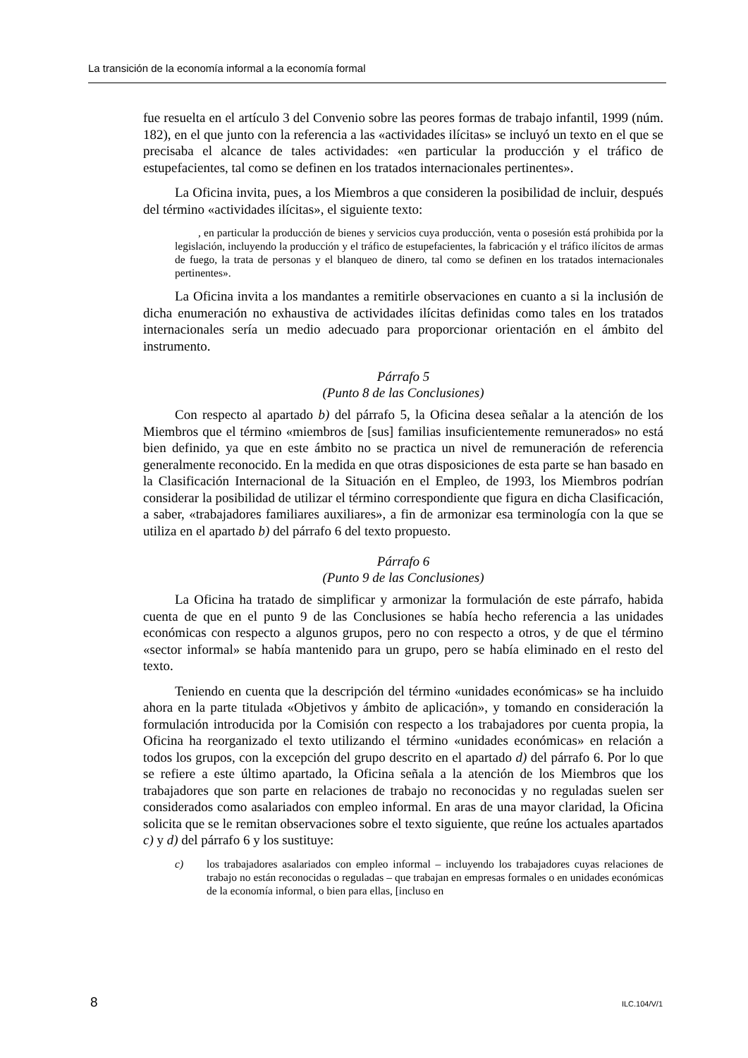La transición de la economía informal a la economía formal
fue resuelta en el artículo 3 del Convenio sobre las peores formas de trabajo infantil, 1999 (núm. 182), en el que junto con la referencia a las «actividades ilícitas» se incluyó un texto en el que se precisaba el alcance de tales actividades: «en particular la producción y el tráfico de estupefacientes, tal como se definen en los tratados internacionales pertinentes».
La Oficina invita, pues, a los Miembros a que consideren la posibilidad de incluir, después del término «actividades ilícitas», el siguiente texto:
, en particular la producción de bienes y servicios cuya producción, venta o posesión está prohibida por la legislación, incluyendo la producción y el tráfico de estupefacientes, la fabricación y el tráfico ilícitos de armas de fuego, la trata de personas y el blanqueo de dinero, tal como se definen en los tratados internacionales pertinentes».
La Oficina invita a los mandantes a remitirle observaciones en cuanto a si la inclusión de dicha enumeración no exhaustiva de actividades ilícitas definidas como tales en los tratados internacionales sería un medio adecuado para proporcionar orientación en el ámbito del instrumento.
Párrafo 5
(Punto 8 de las Conclusiones)
Con respecto al apartado b) del párrafo 5, la Oficina desea señalar a la atención de los Miembros que el término «miembros de [sus] familias insuficientemente remunerados» no está bien definido, ya que en este ámbito no se practica un nivel de remuneración de referencia generalmente reconocido. En la medida en que otras disposiciones de esta parte se han basado en la Clasificación Internacional de la Situación en el Empleo, de 1993, los Miembros podrían considerar la posibilidad de utilizar el término correspondiente que figura en dicha Clasificación, a saber, «trabajadores familiares auxiliares», a fin de armonizar esa terminología con la que se utiliza en el apartado b) del párrafo 6 del texto propuesto.
Párrafo 6
(Punto 9 de las Conclusiones)
La Oficina ha tratado de simplificar y armonizar la formulación de este párrafo, habida cuenta de que en el punto 9 de las Conclusiones se había hecho referencia a las unidades económicas con respecto a algunos grupos, pero no con respecto a otros, y de que el término «sector informal» se había mantenido para un grupo, pero se había eliminado en el resto del texto.
Teniendo en cuenta que la descripción del término «unidades económicas» se ha incluido ahora en la parte titulada «Objetivos y ámbito de aplicación», y tomando en consideración la formulación introducida por la Comisión con respecto a los trabajadores por cuenta propia, la Oficina ha reorganizado el texto utilizando el término «unidades económicas» en relación a todos los grupos, con la excepción del grupo descrito en el apartado d) del párrafo 6. Por lo que se refiere a este último apartado, la Oficina señala a la atención de los Miembros que los trabajadores que son parte en relaciones de trabajo no reconocidas y no reguladas suelen ser considerados como asalariados con empleo informal. En aras de una mayor claridad, la Oficina solicita que se le remitan observaciones sobre el texto siguiente, que reúne los actuales apartados c) y d) del párrafo 6 y los sustituye:
c) los trabajadores asalariados con empleo informal – incluyendo los trabajadores cuyas relaciones de trabajo no están reconocidas o reguladas – que trabajan en empresas formales o en unidades económicas de la economía informal, o bien para ellas, [incluso en
8 ILC.104/V/1